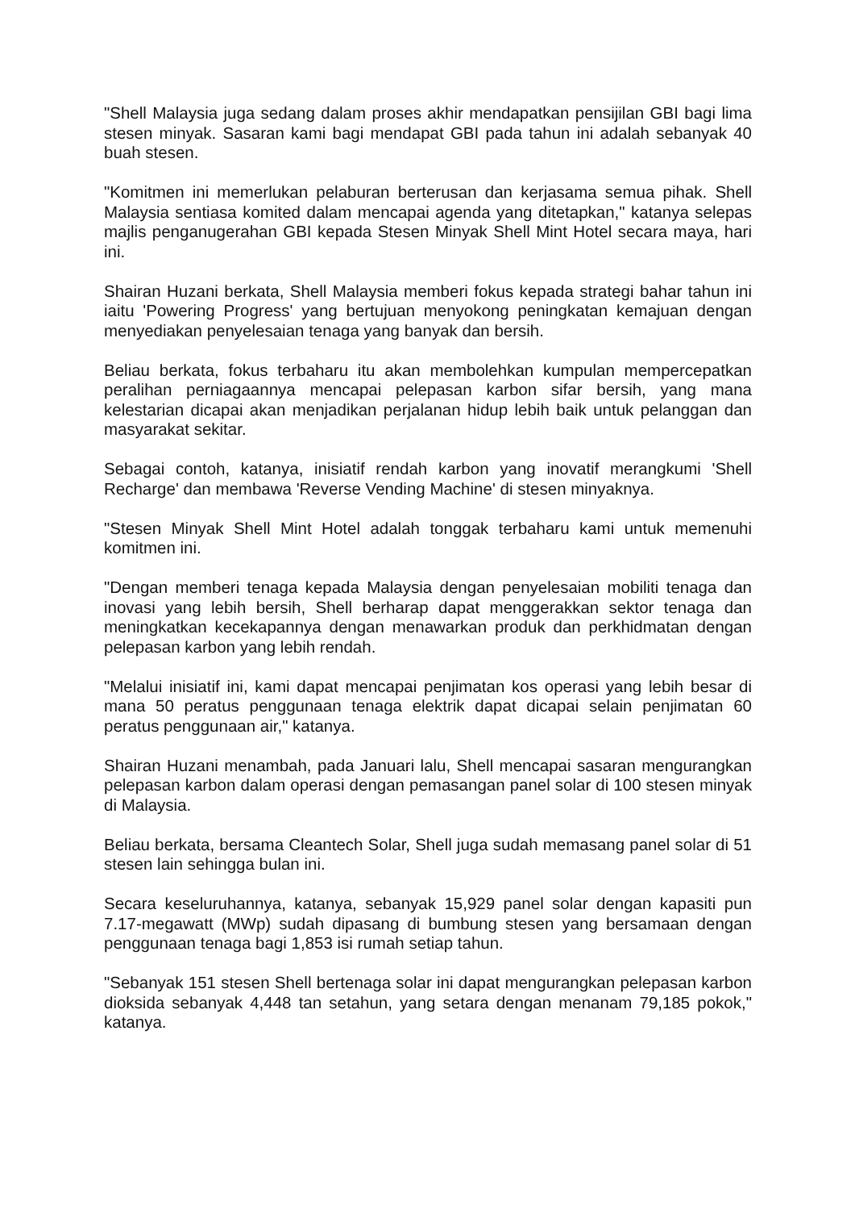"Shell Malaysia juga sedang dalam proses akhir mendapatkan pensijilan GBI bagi lima stesen minyak. Sasaran kami bagi mendapat GBI pada tahun ini adalah sebanyak 40 buah stesen.
"Komitmen ini memerlukan pelaburan berterusan dan kerjasama semua pihak. Shell Malaysia sentiasa komited dalam mencapai agenda yang ditetapkan," katanya selepas majlis penganugerahan GBI kepada Stesen Minyak Shell Mint Hotel secara maya, hari ini.
Shairan Huzani berkata, Shell Malaysia memberi fokus kepada strategi bahar tahun ini iaitu 'Powering Progress' yang bertujuan menyokong peningkatan kemajuan dengan menyediakan penyelesaian tenaga yang banyak dan bersih.
Beliau berkata, fokus terbaharu itu akan membolehkan kumpulan mempercepatkan peralihan perniagaannya mencapai pelepasan karbon sifar bersih, yang mana kelestarian dicapai akan menjadikan perjalanan hidup lebih baik untuk pelanggan dan masyarakat sekitar.
Sebagai contoh, katanya, inisiatif rendah karbon yang inovatif merangkumi 'Shell Recharge' dan membawa 'Reverse Vending Machine' di stesen minyaknya.
"Stesen Minyak Shell Mint Hotel adalah tonggak terbaharu kami untuk memenuhi komitmen ini.
"Dengan memberi tenaga kepada Malaysia dengan penyelesaian mobiliti tenaga dan inovasi yang lebih bersih, Shell berharap dapat menggerakkan sektor tenaga dan meningkatkan kecekapannya dengan menawarkan produk dan perkhidmatan dengan pelepasan karbon yang lebih rendah.
"Melalui inisiatif ini, kami dapat mencapai penjimatan kos operasi yang lebih besar di mana 50 peratus penggunaan tenaga elektrik dapat dicapai selain penjimatan 60 peratus penggunaan air," katanya.
Shairan Huzani menambah, pada Januari lalu, Shell mencapai sasaran mengurangkan pelepasan karbon dalam operasi dengan pemasangan panel solar di 100 stesen minyak di Malaysia.
Beliau berkata, bersama Cleantech Solar, Shell juga sudah memasang panel solar di 51 stesen lain sehingga bulan ini.
Secara keseluruhannya, katanya, sebanyak 15,929 panel solar dengan kapasiti pun 7.17-megawatt (MWp) sudah dipasang di bumbung stesen yang bersamaan dengan penggunaan tenaga bagi 1,853 isi rumah setiap tahun.
"Sebanyak 151 stesen Shell bertenaga solar ini dapat mengurangkan pelepasan karbon dioksida sebanyak 4,448 tan setahun, yang setara dengan menanam 79,185 pokok," katanya.